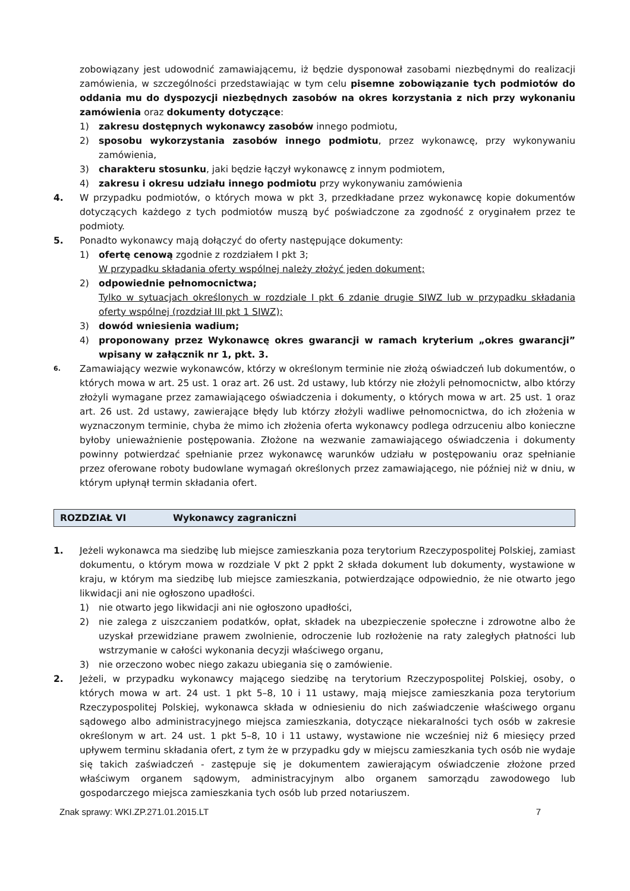zobowiązany jest udowodnić zamawiającemu, iż będzie dysponował zasobami niezbędnymi do realizacji zamówienia, w szczególności przedstawiając w tym celu pisemne zobowiązanie tych podmiotów do oddania mu do dyspozycji niezbędnych zasobów na okres korzystania z nich przy wykonaniu zamówienia oraz dokumenty dotyczące:
1) zakresu dostępnych wykonawcy zasobów innego podmiotu,
2) sposobu wykorzystania zasobów innego podmiotu, przez wykonawcę, przy wykonywaniu zamówienia,
3) charakteru stosunku, jaki będzie łączył wykonawcę z innym podmiotem,
4) zakresu i okresu udziału innego podmiotu przy wykonywaniu zamówienia
4. W przypadku podmiotów, o których mowa w pkt 3, przedkładane przez wykonawcę kopie dokumentów dotyczących każdego z tych podmiotów muszą być poświadczone za zgodność z oryginałem przez te podmioty.
5. Ponadto wykonawcy mają dołączyć do oferty następujące dokumenty:
1) ofertę cenową zgodnie z rozdziałem I pkt 3;
W przypadku składania oferty wspólnej należy złożyć jeden dokument;
2) odpowiednie pełnomocnictwa;
Tylko w sytuacjach określonych w rozdziale I pkt 6 zdanie drugie SIWZ lub w przypadku składania oferty wspólnej (rozdział III pkt 1 SIWZ);
3) dowód wniesienia wadium;
4) proponowany przez Wykonawcę okres gwarancji w ramach kryterium „okres gwarancji” wpisany w załącznik nr 1, pkt. 3.
6. Zamawiający wezwie wykonawców, którzy w określonym terminie nie złożą oświadczeń lub dokumentów, o których mowa w art. 25 ust. 1 oraz art. 26 ust. 2d ustawy, lub którzy nie złożyli pełnomocnictw, albo którzy złożyli wymagane przez zamawiającego oświadczenia i dokumenty, o których mowa w art. 25 ust. 1 oraz art. 26 ust. 2d ustawy, zawierające błędy lub którzy złożyli wadliwe pełnomocnictwa, do ich złożenia w wyznaczonym terminie, chyba że mimo ich złożenia oferta wykonawcy podlega odrzuceniu albo konieczne byłoby unieważnienie postępowania. Złożone na wezwanie zamawiającego oświadczenia i dokumenty powinny potwierdzać spełnianie przez wykonawcę warunków udziału w postępowaniu oraz spełnianie przez oferowane roboty budowlane wymagań określonych przez zamawiającego, nie później niż w dniu, w którym upłynął termin składania ofert.
ROZDZIAŁ VI Wykonawcy zagraniczni
1. Jeżeli wykonawca ma siedzibę lub miejsce zamieszkania poza terytorium Rzeczypospolitej Polskiej, zamiast dokumentu, o którym mowa w rozdziale V pkt 2 ppkt 2 składa dokument lub dokumenty, wystawione w kraju, w którym ma siedzibę lub miejsce zamieszkania, potwierdzające odpowiednio, że nie otwarto jego likwidacji ani nie ogłoszono upadłości.
1) nie otwarto jego likwidacji ani nie ogłoszono upadłości,
2) nie zalega z uiszczaniem podatków, opłat, składek na ubezpieczenie społeczne i zdrowotne albo że uzyskał przewidziane prawem zwolnienie, odroczenie lub rozłożenie na raty zaległych płatności lub wstrzymanie w całości wykonania decyzji właściwego organu,
3) nie orzeczono wobec niego zakazu ubiegania się o zamówienie.
2. Jeżeli, w przypadku wykonawcy mającego siedzibę na terytorium Rzeczypospolitej Polskiej, osoby, o których mowa w art. 24 ust. 1 pkt 5–8, 10 i 11 ustawy, mają miejsce zamieszkania poza terytorium Rzeczypospolitej Polskiej, wykonawca składa w odniesieniu do nich zaświadczenie właściwego organu sądowego albo administracyjnego miejsca zamieszkania, dotyczące niekaralności tych osób w zakresie określonym w art. 24 ust. 1 pkt 5–8, 10 i 11 ustawy, wystawione nie wcześniej niż 6 miesięcy przed upływem terminu składania ofert, z tym że w przypadku gdy w miejscu zamieszkania tych osób nie wydaje się takich zaświadczeń - zastępuje się je dokumentem zawierającym oświadczenie złożone przed właściwym organem sądowym, administracyjnym albo organem samorządu zawodowego lub gospodarczego miejsca zamieszkania tych osób lub przed notariuszem.
Znak sprawy: WKI.ZP.271.01.2015.LT 7